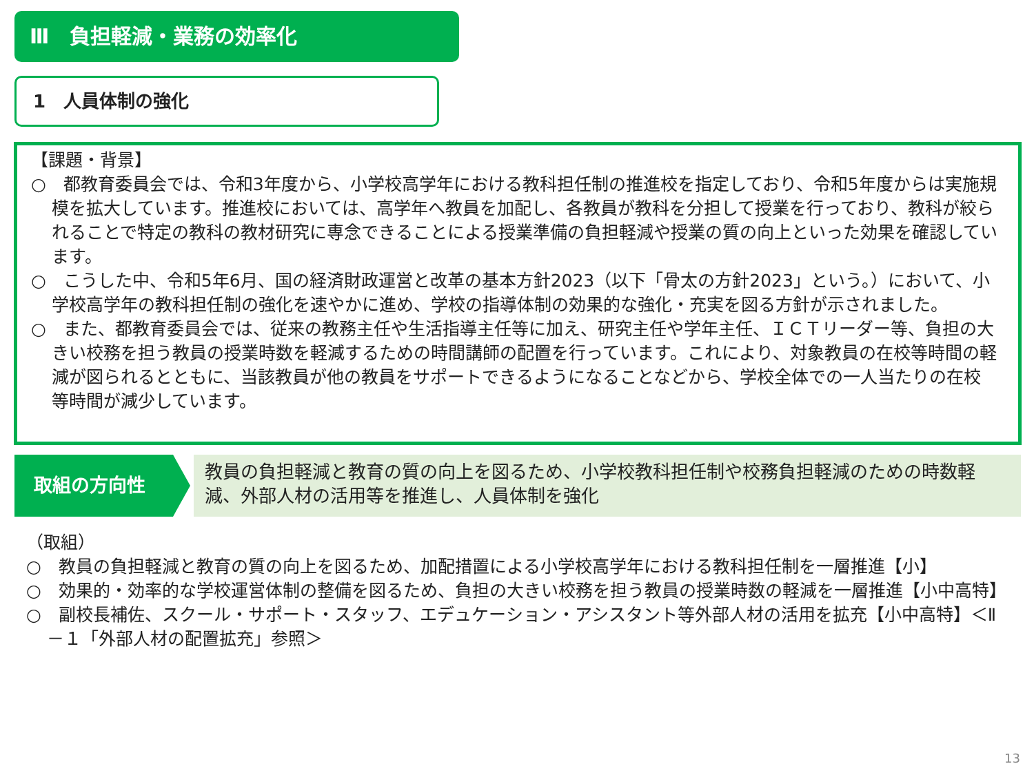Ⅲ　負担軽減・業務の効率化
1　人員体制の強化
【課題・背景】
○　都教育委員会では、令和3年度から、小学校高学年における教科担任制の推進校を指定しており、令和5年度からは実施規模を拡大しています。推進校においては、高学年へ教員を加配し、各教員が教科を分担して授業を行っており、教科が絞られることで特定の教科の教材研究に専念できることによる授業準備の負担軽減や授業の質の向上といった効果を確認しています。
○　こうした中、令和5年6月、国の経済財政運営と改革の基本方針2023（以下「骨太の方針2023」という。）において、小学校高学年の教科担任制の強化を速やかに進め、学校の指導体制の効果的な強化・充実を図る方針が示されました。
○　また、都教育委員会では、従来の教務主任や生活指導主任等に加え、研究主任や学年主任、ＩＣＴリーダー等、負担の大きい校務を担う教員の授業時数を軽減するための時間講師の配置を行っています。これにより、対象教員の在校等時間の軽減が図られるとともに、当該教員が他の教員をサポートできるようになることなどから、学校全体での一人当たりの在校等時間が減少しています。
取組の方向性
教員の負担軽減と教育の質の向上を図るため、小学校教科担任制や校務負担軽減のための時数軽減、外部人材の活用等を推進し、人員体制を強化
（取組）
○　教員の負担軽減と教育の質の向上を図るため、加配措置による小学校高学年における教科担任制を一層推進【小】
○　効果的・効率的な学校運営体制の整備を図るため、負担の大きい校務を担う教員の授業時数の軽減を一層推進【小中高特】
○　副校長補佐、スクール・サポート・スタッフ、エデュケーション・アシスタント等外部人材の活用を拡充【小中高特】＜Ⅱ－１「外部人材の配置拡充」参照＞
13